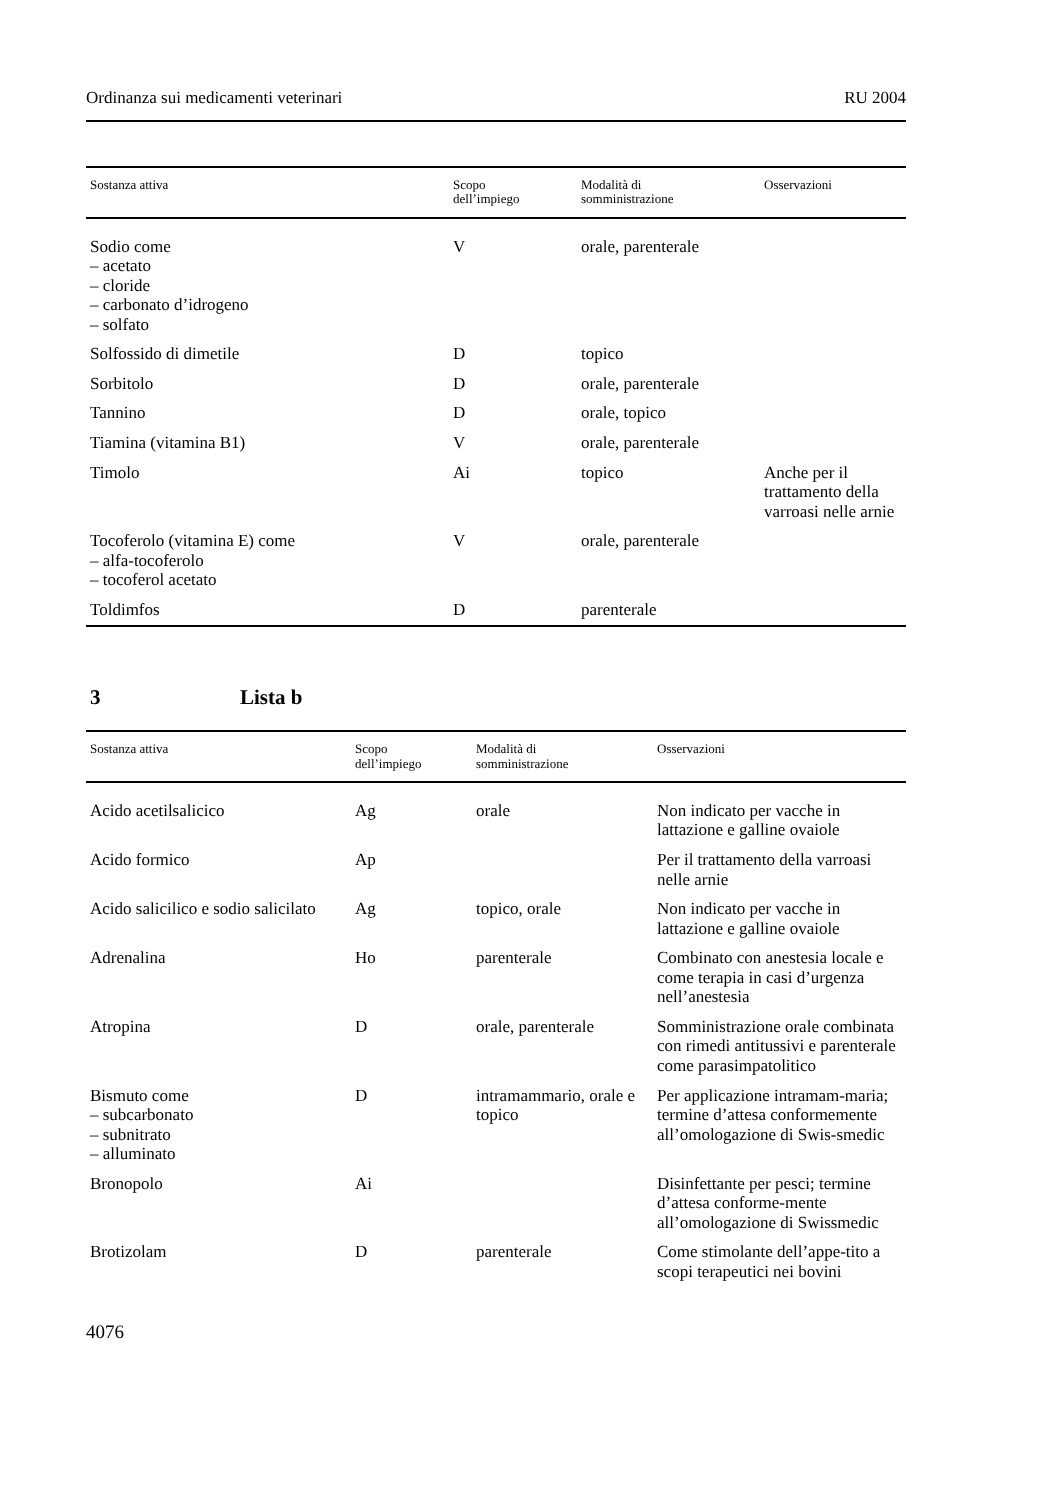Ordinanza sui medicamenti veterinari RU 2004
| Sostanza attiva | Scopo dell’impiego | Modalità di somministrazione | Osservazioni |
| --- | --- | --- | --- |
| Sodio come – acetato – cloride – carbonato d’idrogeno – solfato | V | orale, parenterale | |
| Solfossido di dimetile | D | topico | |
| Sorbitolo | D | orale, parenterale | |
| Tannino | D | orale, topico | |
| Tiamina (vitamina B1) | V | orale, parenterale | |
| Timolo | Ai | topico | Anche per il trattamento della varroasi nelle arnie |
| Tocoferolo (vitamina E) come – alfa-tocoferolo – tocoferol acetato | V | orale, parenterale | |
| Toldimfos | D | parenterale | |
3 Lista b
| Sostanza attiva | Scopo dell’impiego | Modalità di somministrazione | Osservazioni |
| --- | --- | --- | --- |
| Acido acetilsalicico | Ag | orale | Non indicato per vacche in lattazione e galline ovaiole |
| Acido formico | Ap | | Per il trattamento della varroasi nelle arnie |
| Acido salicilico e sodio salicilato | Ag | topico, orale | Non indicato per vacche in lattazione e galline ovaiole |
| Adrenalina | Ho | parenterale | Combinato con anestesia locale e come terapia in casi d’urgenza nell’anestesia |
| Atropina | D | orale, parenterale | Somministrazione orale combinata con rimedi antitussivi e parenterale come parasimpatolitico |
| Bismuto come – subcarbonato – subnitrato – alluminato | D | intramammario, orale e topico | Per applicazione intramam-maria; termine d’attesa conformemente all’omologazione di Swis-smedic |
| Bronopolo | Ai | | Disinfettante per pesci; termine d’attesa conforme-mente all’omologazione di Swissmedic |
| Brotizolam | D | parenterale | Come stimolante dell’appe-tito a scopi terapeutici nei bovini |
4076